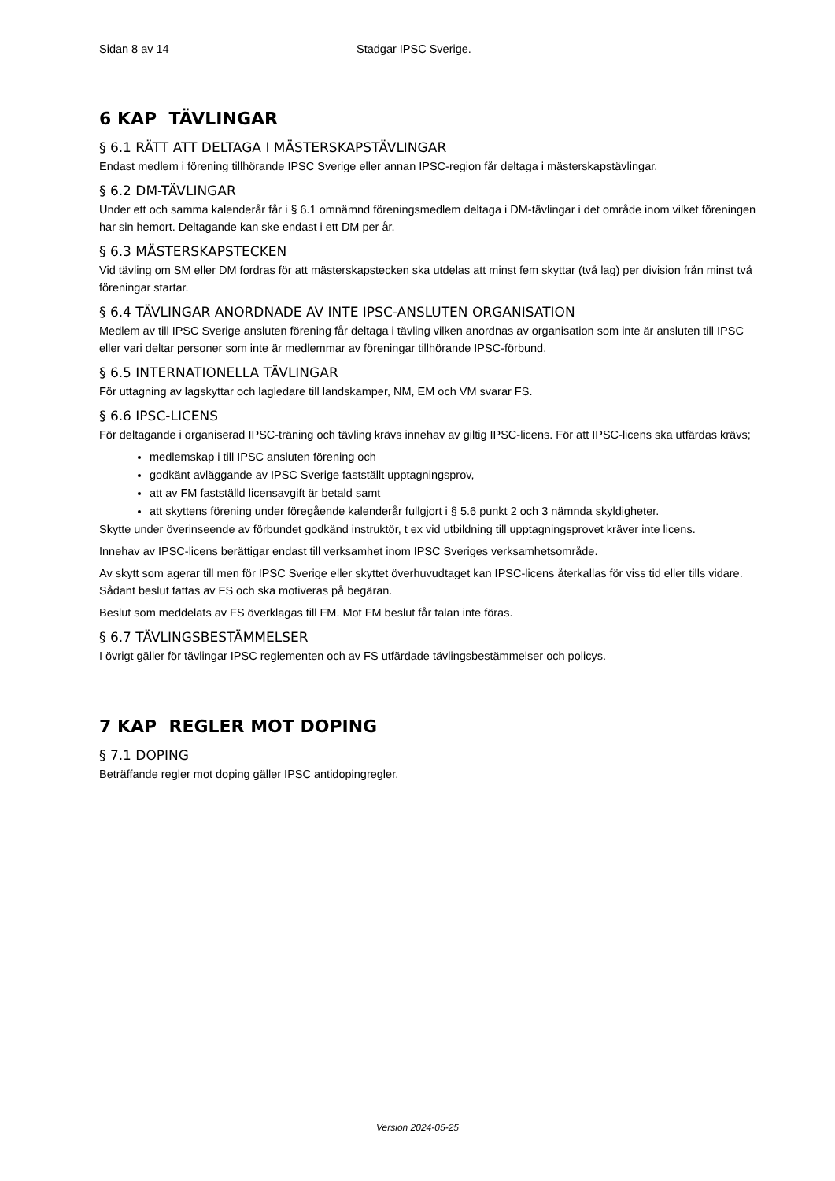Sidan 8 av 14 Stadgar IPSC Sverige.
6 KAP TÄVLINGAR
§ 6.1 RÄTT ATT DELTAGA I MÄSTERSKAPSTÄVLINGAR
Endast medlem i förening tillhörande IPSC Sverige eller annan IPSC-region får deltaga i mästerskapstävlingar.
§ 6.2 DM-TÄVLINGAR
Under ett och samma kalenderår får i § 6.1 omnämnd föreningsmedlem deltaga i DM-tävlingar i det område inom vilket föreningen har sin hemort. Deltagande kan ske endast i ett DM per år.
§ 6.3 MÄSTERSKAPSTECKEN
Vid tävling om SM eller DM fordras för att mästerskapstecken ska utdelas att minst fem skyttar (två lag) per division från minst två föreningar startar.
§ 6.4 TÄVLINGAR ANORDNADE AV INTE IPSC-ANSLUTEN ORGANISATION
Medlem av till IPSC Sverige ansluten förening får deltaga i tävling vilken anordnas av organisation som inte är ansluten till IPSC eller vari deltar personer som inte är medlemmar av föreningar tillhörande IPSC-förbund.
§ 6.5 INTERNATIONELLA TÄVLINGAR
För uttagning av lagskyttar och lagledare till landskamper, NM, EM och VM svarar FS.
§ 6.6 IPSC-LICENS
För deltagande i organiserad IPSC-träning och tävling krävs innehav av giltig IPSC-licens. För att IPSC-licens ska utfärdas krävs;
medlemskap i till IPSC ansluten förening och
godkänt avläggande av IPSC Sverige fastställt upptagningsprov,
att av FM fastställd licensavgift är betald samt
att skyttens förening under föregående kalenderår fullgjort i § 5.6 punkt 2 och 3 nämnda skyldigheter.
Skytte under överinseende av förbundet godkänd instruktör, t ex vid utbildning till upptagningsprovet kräver inte licens.
Innehav av IPSC-licens berättigar endast till verksamhet inom IPSC Sveriges verksamhetsområde.
Av skytt som agerar till men för IPSC Sverige eller skyttet överhuvudtaget kan IPSC-licens återkallas för viss tid eller tills vidare. Sådant beslut fattas av FS och ska motiveras på begäran.
Beslut som meddelats av FS överklagas till FM. Mot FM beslut får talan inte föras.
§ 6.7 TÄVLINGSBESTÄMMELSER
I övrigt gäller för tävlingar IPSC reglementen och av FS utfärdade tävlingsbestämmelser och policys.
7 KAP REGLER MOT DOPING
§ 7.1 DOPING
Beträffande regler mot doping gäller IPSC antidopingregler.
Version 2024-05-25